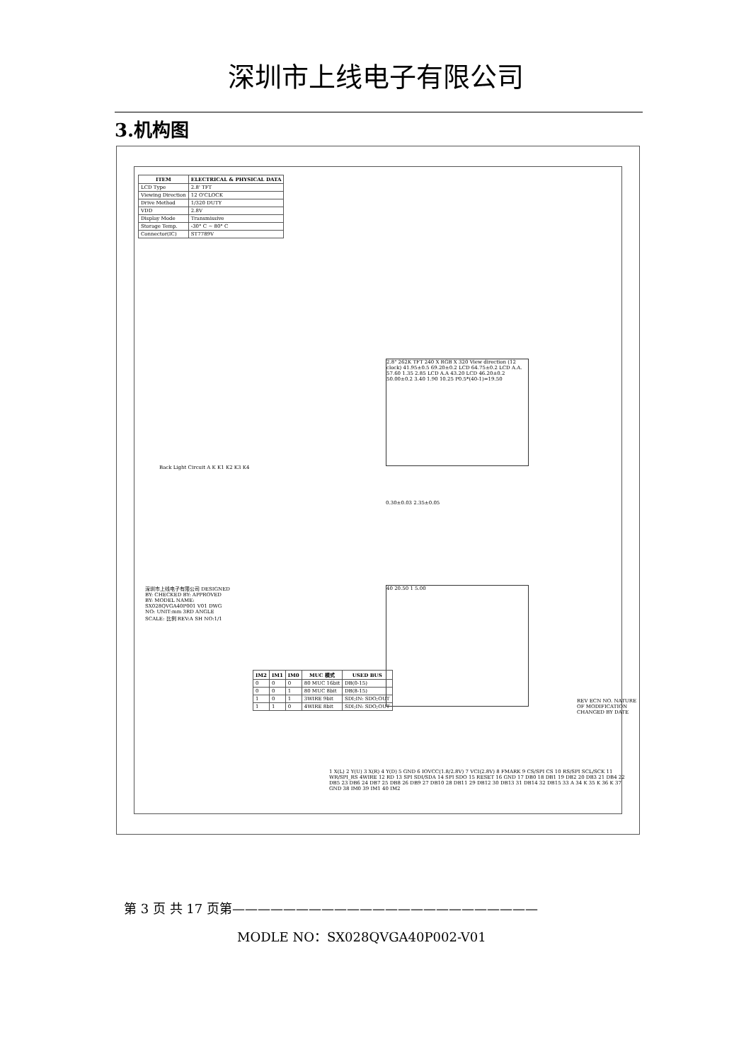深圳市上线电子有限公司
3.机构图
| ITEM | ELECTRICAL & PHYSICAL DATA |
| --- | --- |
| LCD Type | 2.8' TFT |
| Viewing Direction | 12 O'CLOCK |
| Drive Method | 1/320 DUTY |
| VDD | 2.8V |
| Display Mode | Transmissive |
| Storage Temp. | -30° C ~ 80° C |
| Connector(IC) | ST7789V |
2.8" 262K TFT 240 X RGB X 320 View direction (12 clock) 41.95±0.5 69.20±0.2 LCD 64.75±0.2 LCD A.A. 57.60 1.35 2.85 LCD A.A 43.20 LCD 46.20±0.2 50.00±0.2 3.40 1.90 10.25 P0.5*(40-1)=19.50
Back Light Circuit A K K1 K2 K3 K4
0.30±0.03 2.35±0.05
40 20.50 1 5.00
| IM2 | IM1 | IM0 | MUC 模式 | USED BUS |
| --- | --- | --- | --- | --- |
| 0 | 0 | 0 | 80 MUC 16bit | DB(0-15) |
| 0 | 0 | 1 | 80 MUC 8bit | DB(8-15) |
| 1 | 0 | 1 | 3WIRE 9bit | SDI;IN: SDO;OUT |
| 1 | 1 | 0 | 4WIRE 8bit | SDI;IN: SDO;OUT |
深圳市上线电子有限公司 DESIGNED BY: CHECKED BY: APPROVED BY: MODEL NAME: SX028QVGA40P001 V01 DWG NO: UNIT:mm 3RD ANGLE SCALE: 比例 REV:A SH NO:1/1
1 X(L) 2 Y(U) 3 X(R) 4 Y(D) 5 GND 6 IOVCC(1.8/2.8V) 7 VCI(2.8V) 8 FMARK 9 CS/SPI CS 10 RS/SPI SCL/SCK 11 WR/SPI_RS 4WIRE 12 RD 13 SPI SDI/SDA 14 SPI SDO 15 RESET 16 GND 17 DB0 18 DB1 19 DB2 20 DB3 21 DB4 22 DB5 23 DB6 24 DB7 25 DB8 26 DB9 27 DB10 28 DB11 29 DB12 30 DB13 31 DB14 32 DB15 33 A 34 K 35 K 36 K 37 GND 38 IM0 39 IM1 40 IM2
REV ECN NO. NATURE OF MODIFICATION CHANGED BY DATE
第 3 页 共 17 页第————————————————————————
MODLE NO：SX028QVGA40P002-V01